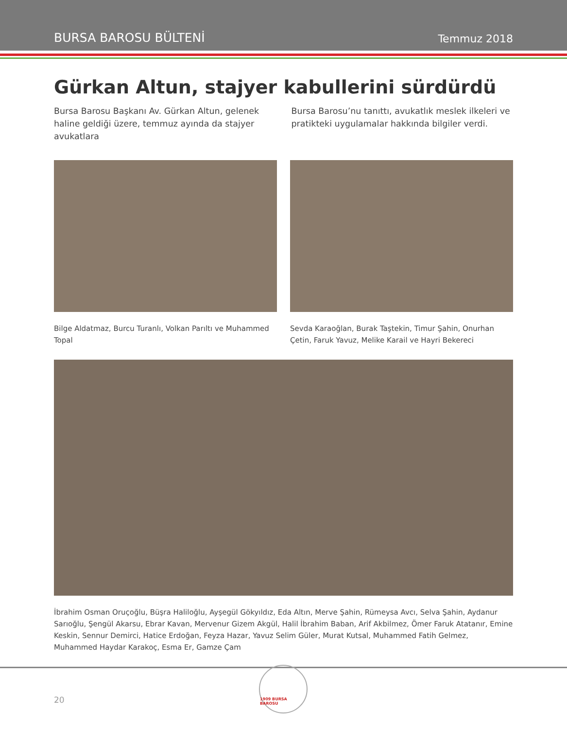BURSA BAROSU BÜLTENİ Temmuz 2018
Gürkan Altun, stajyer kabullerini sürdürdü
Bursa Barosu Başkanı Av. Gürkan Altun, gelenek haline geldiği üzere, temmuz ayında da stajyer avukatlara
Bursa Barosu’nu tanıttı, avukatlık meslek ilkeleri ve pratikteki uygulamalar hakkında bilgiler verdi.
Bilge Aldatmaz, Burcu Turanlı, Volkan Parıltı ve Muhammed Topal
Sevda Karaoğlan, Burak Taştekin, Timur Şahin, Onurhan Çetin, Faruk Yavuz, Melike Karail ve Hayri Bekereci
İbrahim Osman Oruçoğlu, Büşra Haliloğlu, Ayşegül Gökyıldız, Eda Altın, Merve Şahin, Rümeysa Avcı, Selva Şahin, Aydanur Sarıoğlu, Şengül Akarsu, Ebrar Kavan, Mervenur Gizem Akgül, Halil İbrahim Baban, Arif Akbilmez, Ömer Faruk Atatanır, Emine Keskin, Sennur Demirci, Hatice Erdoğan, Feyza Hazar, Yavuz Selim Güler, Murat Kutsal, Muhammed Fatih Gelmez, Muhammed Haydar Karakoç, Esma Er, Gamze Çam
20
1909 BURSA BAROSU